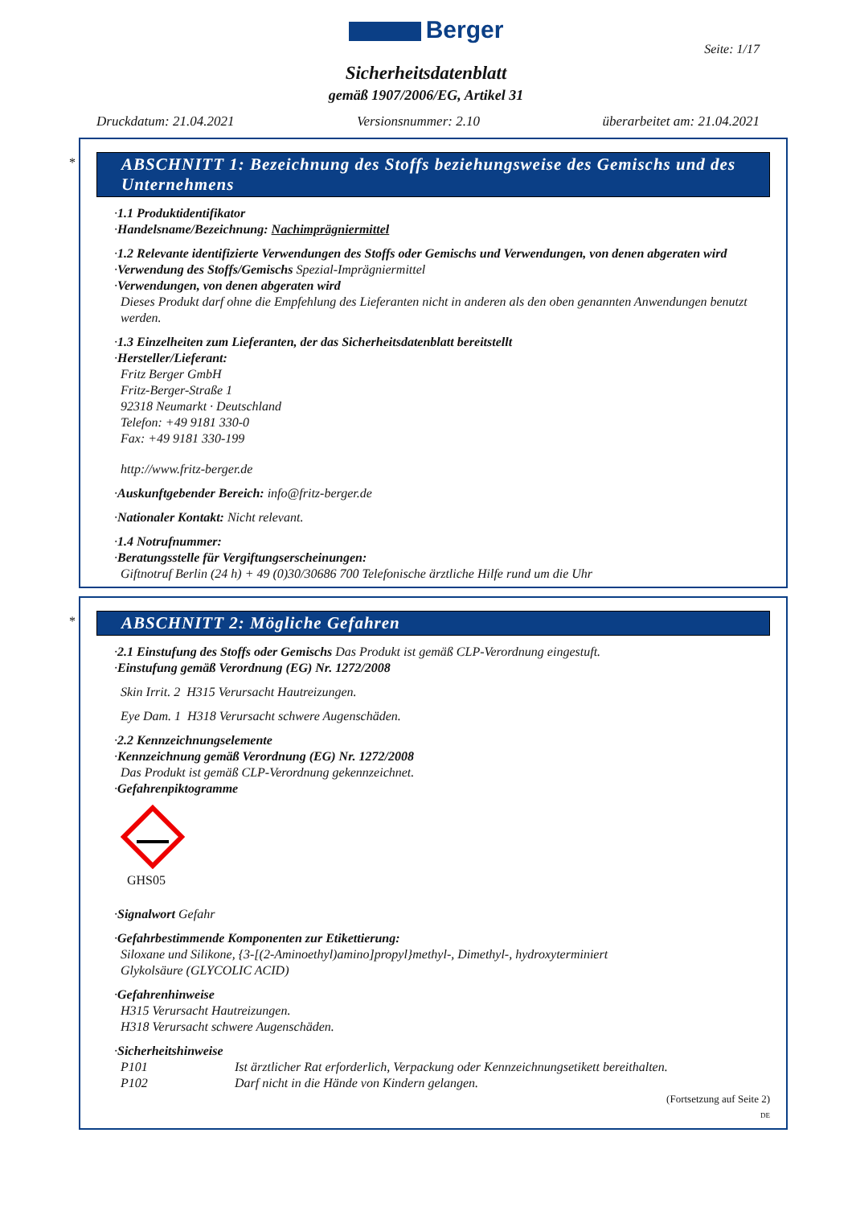Berger
Seite: 1/17
Sicherheitsdatenblatt
gemäß 1907/2006/EG, Artikel 31
Druckdatum: 21.04.2021 Versionsnummer: 2.10 überarbeitet am: 21.04.2021
*
ABSCHNITT 1: Bezeichnung des Stoffs beziehungsweise des Gemischs und des Unternehmens
·1.1 Produktidentifikator
·Handelsname/Bezeichnung: Nachimprägniermittel
·1.2 Relevante identifizierte Verwendungen des Stoffs oder Gemischs und Verwendungen, von denen abgeraten wird
·Verwendung des Stoffs/Gemischs Spezial-Imprägniermittel
·Verwendungen, von denen abgeraten wird
Dieses Produkt darf ohne die Empfehlung des Lieferanten nicht in anderen als den oben genannten Anwendungen benutzt werden.
·1.3 Einzelheiten zum Lieferanten, der das Sicherheitsdatenblatt bereitstellt
·Hersteller/Lieferant:
Fritz Berger GmbH
Fritz-Berger-Straße 1
92318 Neumarkt · Deutschland
Telefon: +49 9181 330-0
Fax: +49 9181 330-199
http://www.fritz-berger.de
·Auskunftgebender Bereich: info@fritz-berger.de
·Nationaler Kontakt: Nicht relevant.
·1.4 Notrufnummer:
·Beratungsstelle für Vergiftungserscheinungen:
Giftnotruf Berlin (24 h) + 49 (0)30/30686 700 Telefonische ärztliche Hilfe rund um die Uhr
*
ABSCHNITT 2: Mögliche Gefahren
·2.1 Einstufung des Stoffs oder Gemischs Das Produkt ist gemäß CLP-Verordnung eingestuft.
·Einstufung gemäß Verordnung (EG) Nr. 1272/2008
Skin Irrit. 2 H315 Verursacht Hautreizungen.
Eye Dam. 1 H318 Verursacht schwere Augenschäden.
·2.2 Kennzeichnungselemente
·Kennzeichnung gemäß Verordnung (EG) Nr. 1272/2008
Das Produkt ist gemäß CLP-Verordnung gekennzeichnet.
·Gefahrenpiktogramme
GHS05
·Signalwort Gefahr
·Gefahrbestimmende Komponenten zur Etikettierung:
Siloxane und Silikone, {3-[(2-Aminoethyl)amino]propyl}methyl-, Dimethyl-, hydroxyterminiert
Glykolsäure (GLYCOLIC ACID)
·Gefahrenhinweise
H315 Verursacht Hautreizungen.
H318 Verursacht schwere Augenschäden.
·Sicherheitshinweise
P101 Ist ärztlicher Rat erforderlich, Verpackung oder Kennzeichnungsetikett bereithalten.
P102 Darf nicht in die Hände von Kindern gelangen.
(Fortsetzung auf Seite 2)
DE